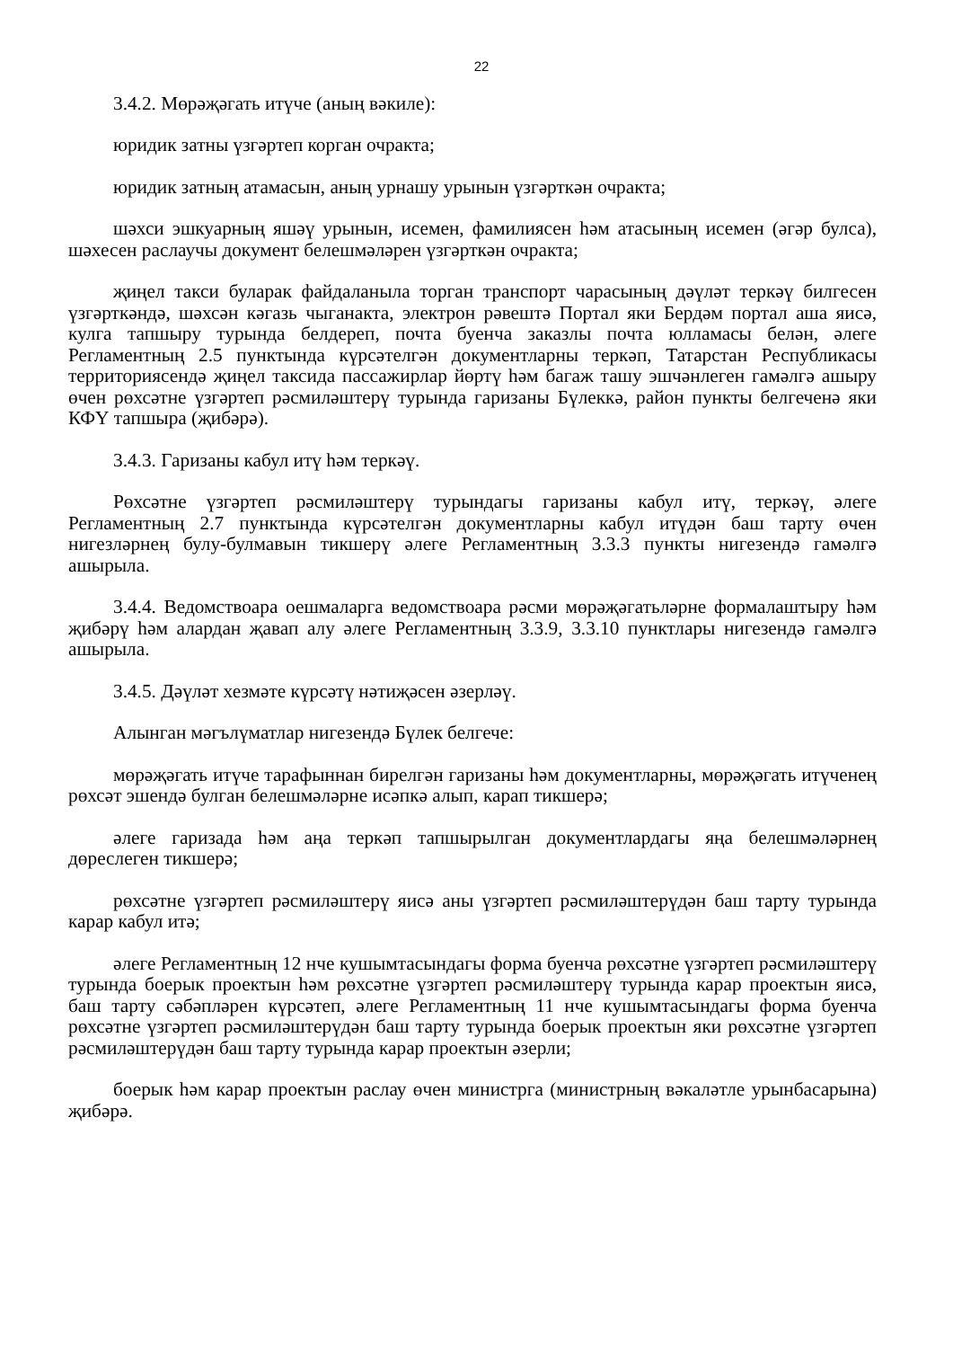22
3.4.2. Мөрәҗәгать итүче (аның вәкиле):
юридик затны үзгәртеп корган очракта;
юридик затның атамасын, аның урнашу урынын үзгәрткән очракта;
шәхси эшкуарның яшәү урынын, исемен, фамилиясен һәм атасының исемен (әгәр булса), шәхесен раслаучы документ белешмәләрен үзгәрткән очракта;
җиңел такси буларак файдаланыла торган транспорт чарасының дәүләт теркәү билгесен үзгәрткәндә, шәхсән кәгазь чыганакта, электрон рәвештә Портал яки Бердәм портал аша яисә, кулга тапшыру турында белдереп, почта буенча заказлы почта юлламасы белән, әлеге Регламентның 2.5 пунктында күрсәтелгән документларны теркәп, Татарстан Республикасы территориясендә җиңел таксида пассажирлар йөртү һәм багаж ташу эшчәнлеген гамәлгә ашыру өчен рөхсәтне үзгәртеп рәсмиләштерү турында гаризаны Бүлеккә, район пункты белгеченә яки КФҮ тапшыра (җибәрә).
3.4.3. Гаризаны кабул итү һәм теркәү.
Рөхсәтне үзгәртеп рәсмиләштерү турындагы гаризаны кабул итү, теркәү, әлеге Регламентның 2.7 пунктында күрсәтелгән документларны кабул итүдән баш тарту өчен нигезләрнең булу-булмавын тикшерү әлеге Регламентның 3.3.3 пункты нигезендә гамәлгә ашырыла.
3.4.4. Ведомствоара оешмаларга ведомствоара рәсми мөрәҗәгатьләрне формалаштыру һәм җибәрү һәм алардан җавап алу әлеге Регламентның 3.3.9, 3.3.10 пунктлары нигезендә гамәлгә ашырыла.
3.4.5. Дәүләт хезмәте күрсәтү нәтиҗәсен әзерләү.
Алынган мәгълүматлар нигезендә Бүлек белгече:
мөрәҗәгать итүче тарафыннан бирелгән гаризаны һәм документларны, мөрәҗәгать итүченең рөхсәт эшендә булган белешмәләрне исәпкә алып, карап тикшерә;
әлеге гаризада һәм аңа теркәп тапшырылган документлардагы яңа белешмәләрнең дөреслеген тикшерә;
рөхсәтне үзгәртеп рәсмиләштерү яисә аны үзгәртеп рәсмиләштерүдән баш тарту турында карар кабул итә;
әлеге Регламентның 12 нче кушымтасындагы форма буенча рөхсәтне үзгәртеп рәсмиләштерү турында боерык проектын һәм рөхсәтне үзгәртеп рәсмиләштерү турында карар проектын яисә, баш тарту сәбәпләрен күрсәтеп, әлеге Регламентның 11 нче кушымтасындагы форма буенча рөхсәтне үзгәртеп рәсмиләштерүдән баш тарту турында боерык проектын яки рөхсәтне үзгәртеп рәсмиләштерүдән баш тарту турында карар проектын әзерли;
боерык һәм карар проектын раслау өчен министрга (министрның вәкаләтле урынбасарына) җибәрә.